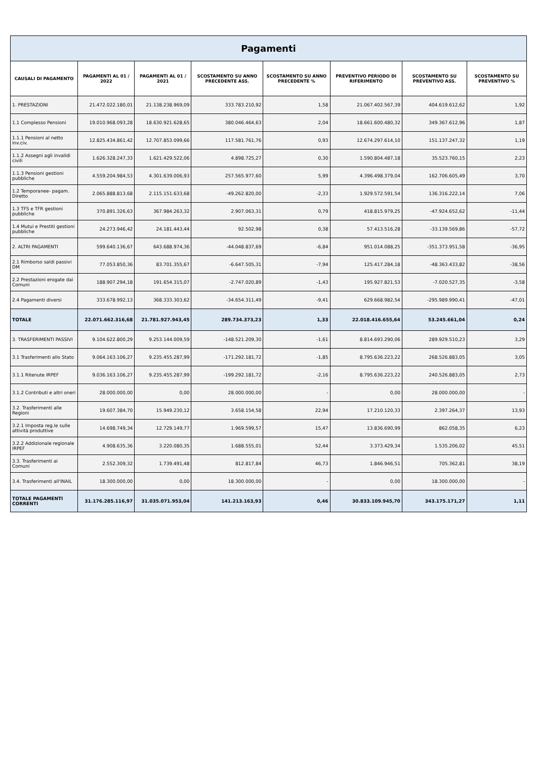Pagamenti
| CAUSALI DI PAGAMENTO | PAGAMENTI AL 01 / 2022 | PAGAMENTI AL 01 / 2021 | SCOSTAMENTO SU ANNO PRECEDENTE ASS. | SCOSTAMENTO SU ANNO PRECEDENTE % | PREVENTIVO PERIODO DI RIFERIMENTO | SCOSTAMENTO SU PREVENTIVO ASS. | SCOSTAMENTO SU PREVENTIVO % |
| --- | --- | --- | --- | --- | --- | --- | --- |
| 1. PRESTAZIONI | 21.472.022.180,01 | 21.138.238.969,09 | 333.783.210,92 | 1,58 | 21.067.402.567,39 | 404.619.612,62 | 1,92 |
| 1.1 Complesso Pensioni | 19.010.968.093,28 | 18.630.921.628,65 | 380.046.464,63 | 2,04 | 18.661.600.480,32 | 349.367.612,96 | 1,87 |
| 1.1.1 Pensioni al netto inv.civ. | 12.825.434.861,42 | 12.707.853.099,66 | 117.581.761,76 | 0,93 | 12.674.297.614,10 | 151.137.247,32 | 1,19 |
| 1.1.2 Assegni agli invalidi civili | 1.626.328.247,33 | 1.621.429.522,06 | 4.898.725,27 | 0,30 | 1.590.804.487,18 | 35.523.760,15 | 2,23 |
| 1.1.3 Pensioni gestioni pubbliche | 4.559.204.984,53 | 4.301.639.006,93 | 257.565.977,60 | 5,99 | 4.396.498.379,04 | 162.706.605,49 | 3,70 |
| 1.2 Temporanee- pagam. Diretto | 2.065.888.813,68 | 2.115.151.633,68 | -49.262.820,00 | -2,33 | 1.929.572.591,54 | 136.316.222,14 | 7,06 |
| 1.3 TFS e TFR gestioni pubbliche | 370.891.326,63 | 367.984.263,32 | 2.907.063,31 | 0,79 | 418.815.979,25 | -47.924.652,62 | -11,44 |
| 1.4 Mutui e Prestiti gestioni pubbliche | 24.273.946,42 | 24.181.443,44 | 92.502,98 | 0,38 | 57.413.516,28 | -33.139.569,86 | -57,72 |
| 2. ALTRI PAGAMENTI | 599.640.136,67 | 643.688.974,36 | -44.048.837,69 | -6,84 | 951.014.088,25 | -351.373.951,58 | -36,95 |
| 2.1 Rimborso saldi passivi DM | 77.053.850,36 | 83.701.355,67 | -6.647.505,31 | -7,94 | 125.417.284,18 | -48.363.433,82 | -38,56 |
| 2.2 Prestazioni erogate dai Comuni | 188.907.294,18 | 191.654.315,07 | -2.747.020,89 | -1,43 | 195.927.821,53 | -7.020.527,35 | -3,58 |
| 2.4 Pagamenti diversi | 333.678.992,13 | 368.333.303,62 | -34.654.311,49 | -9,41 | 629.668.982,54 | -295.989.990,41 | -47,01 |
| TOTALE | 22.071.662.316,68 | 21.781.927.943,45 | 289.734.373,23 | 1,33 | 22.018.416.655,64 | 53.245.661,04 | 0,24 |
| 3. TRASFERIMENTI PASSIVI | 9.104.622.800,29 | 9.253.144.009,59 | -148.521.209,30 | -1,61 | 8.814.693.290,06 | 289.929.510,23 | 3,29 |
| 3.1 Trasferimenti allo Stato | 9.064.163.106,27 | 9.235.455.287,99 | -171.292.181,72 | -1,85 | 8.795.636.223,22 | 268.526.883,05 | 3,05 |
| 3.1.1 Ritenute IRPEF | 9.036.163.106,27 | 9.235.455.287,99 | -199.292.181,72 | -2,16 | 8.795.636.223,22 | 240.526.883,05 | 2,73 |
| 3.1.2 Contributi e altri oneri | 28.000.000,00 | 0,00 | 28.000.000,00 | - | 0,00 | 28.000.000,00 | - |
| 3.2. Trasferimenti alle Regioni | 19.607.384,70 | 15.949.230,12 | 3.658.154,58 | 22,94 | 17.210.120,33 | 2.397.264,37 | 13,93 |
| 3.2.1 Imposta reg.le sulle attività produttive | 14.698.749,34 | 12.729.149,77 | 1.969.599,57 | 15,47 | 13.836.690,99 | 862.058,35 | 6,23 |
| 3.2.2 Addizionale regionale IRPEF | 4.908.635,36 | 3.220.080,35 | 1.688.555,01 | 52,44 | 3.373.429,34 | 1.535.206,02 | 45,51 |
| 3.3. Trasferimenti ai Comuni | 2.552.309,32 | 1.739.491,48 | 812.817,84 | 46,73 | 1.846.946,51 | 705.362,81 | 38,19 |
| 3.4. Trasferimenti all'INAIL | 18.300.000,00 | 0,00 | 18.300.000,00 | - | 0,00 | 18.300.000,00 | - |
| TOTALE PAGAMENTI CORRENTI | 31.176.285.116,97 | 31.035.071.953,04 | 141.213.163,93 | 0,46 | 30.833.109.945,70 | 343.175.171,27 | 1,11 |